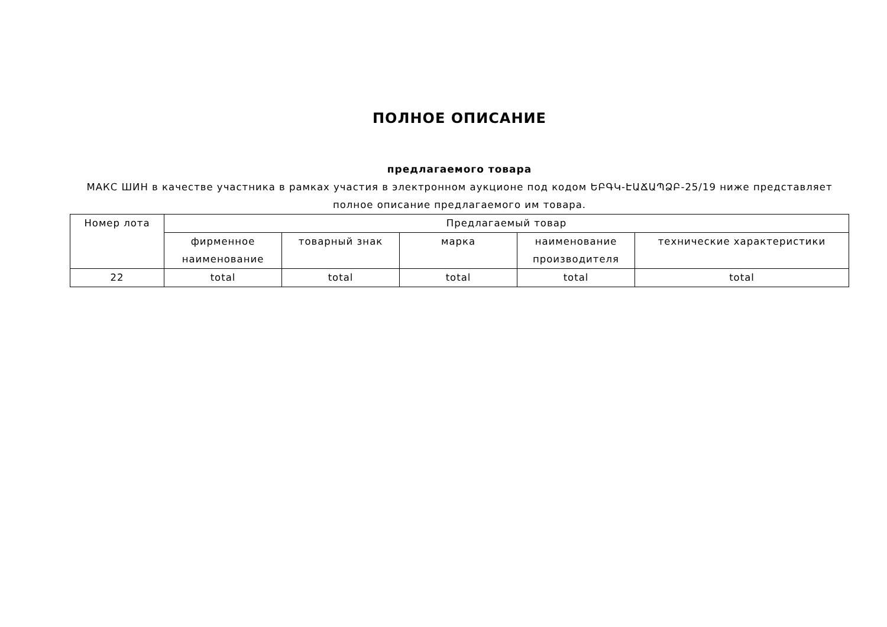ПОЛНОЕ ОПИСАНИЕ
предлагаемого товара
МАКС ШИН в качестве участника в рамках участия в электронном аукционе под кодом ԵԲԳԿ-ԷԱՃԱՊՁԲ-25/19 ниже представляет полное описание предлагаемого им товара.
| Номер лота | Предлагаемый товар | | | | |
| --- | --- | --- | --- | --- | --- |
| | фирменное наименование | товарный знак | марка | наименование производителя | технические характеристики |
| 22 | total | total | total | total | total |